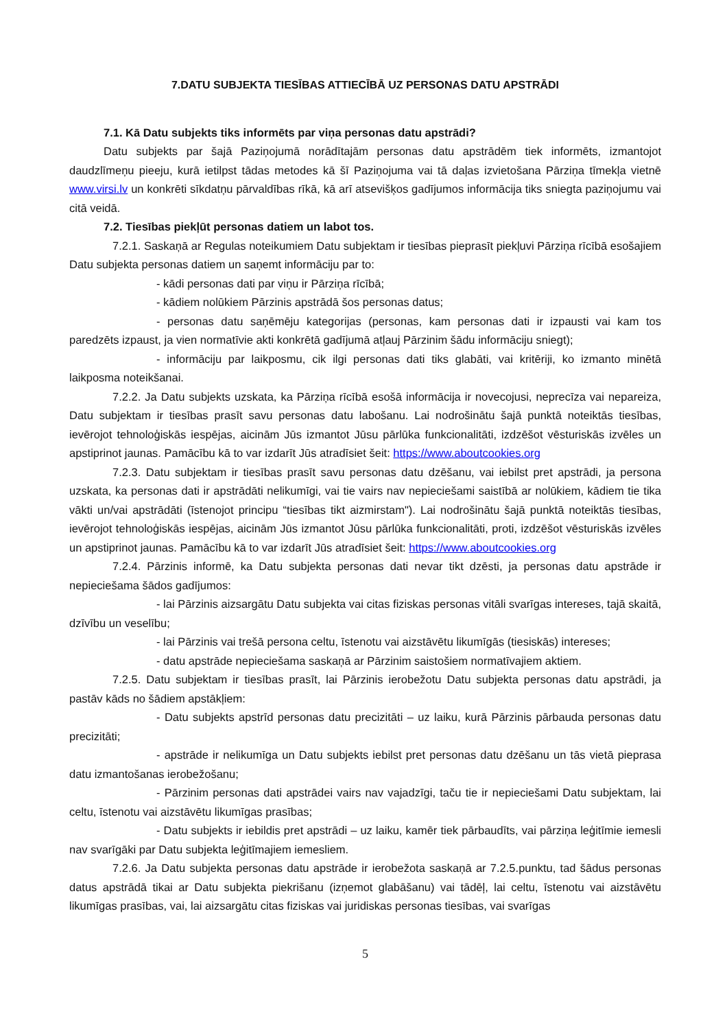7.DATU SUBJEKTA TIESĪBAS ATTIECĪBĀ UZ PERSONAS DATU APSTRĀDI
7.1. Kā Datu subjekts tiks informēts par viņa personas datu apstrādi?
Datu subjekts par šajā Paziņojumā norādītajām personas datu apstrādēm tiek informēts, izmantojot daudzlīmeņu pieeju, kurā ietilpst tādas metodes kā šī Paziņojuma vai tā daļas izvietošana Pārziņa tīmekļa vietnē www.virsi.lv un konkrēti sīkdatņu pārvaldības rīkā, kā arī atsevišķos gadījumos informācija tiks sniegta paziņojumu vai citā veidā.
7.2. Tiesības piekļūt personas datiem un labot tos.
7.2.1. Saskaņā ar Regulas noteikumiem Datu subjektam ir tiesības pieprasīt piekļuvi Pārziņa rīcībā esošajiem Datu subjekta personas datiem un saņemt informāciju par to:
- kādi personas dati par viņu ir Pārziņa rīcībā;
- kādiem nolūkiem Pārzinis apstrādā šos personas datus;
- personas datu saņēmēju kategorijas (personas, kam personas dati ir izpausti vai kam tos paredzēts izpaust, ja vien normatīvie akti konkrētā gadījumā atļauj Pārzinim šādu informāciju sniegt);
- informāciju par laikposmu, cik ilgi personas dati tiks glabāti, vai kritēriji, ko izmanto minētā laikposma noteikšanai.
7.2.2. Ja Datu subjekts uzskata, ka Pārziņa rīcībā esošā informācija ir novecojusi, neprecīza vai nepareiza, Datu subjektam ir tiesības prasīt savu personas datu labošanu. Lai nodrošinātu šajā punktā noteiktās tiesības, ievērojot tehnoloģiskās iespējas, aicinām Jūs izmantot Jūsu pārlūka funkcionalitāti, izdzēšot vēsturiskās izvēles un apstiprinot jaunas. Pamācību kā to var izdarīt Jūs atradīsiet šeit: https://www.aboutcookies.org
7.2.3. Datu subjektam ir tiesības prasīt savu personas datu dzēšanu, vai iebilst pret apstrādi, ja persona uzskata, ka personas dati ir apstrādāti nelikumīgi, vai tie vairs nav nepieciešami saistībā ar nolūkiem, kādiem tie tika vākti un/vai apstrādāti (īstenojot principu “tiesības tikt aizmirstam"). Lai nodrošinātu šajā punktā noteiktās tiesības, ievērojot tehnoloģiskās iespējas, aicinām Jūs izmantot Jūsu pārlūka funkcionalitāti, proti, izdzēšot vēsturiskās izvēles un apstiprinot jaunas. Pamācību kā to var izdarīt Jūs atradīsiet šeit: https://www.aboutcookies.org
7.2.4. Pārzinis informē, ka Datu subjekta personas dati nevar tikt dzēsti, ja personas datu apstrāde ir nepieciešama šādos gadījumos:
- lai Pārzinis aizsargātu Datu subjekta vai citas fiziskas personas vitāli svarīgas intereses, tajā skaitā, dzīvību un veselību;
- lai Pārzinis vai trešā persona celtu, īstenotu vai aizstāvētu likumīgās (tiesiskās) intereses;
- datu apstrāde nepieciešama saskaņā ar Pārzinim saistošiem normatīvajiem aktiem.
7.2.5. Datu subjektam ir tiesības prasīt, lai Pārzinis ierobežotu Datu subjekta personas datu apstrādi, ja pastāv kāds no šādiem apstākļiem:
- Datu subjekts apstrīd personas datu precizitāti – uz laiku, kurā Pārzinis pārbauda personas datu precizitāti;
- apstrāde ir nelikumīga un Datu subjekts iebilst pret personas datu dzēšanu un tās vietā pieprasa datu izmantošanas ierobežošanu;
- Pārzinim personas dati apstrādei vairs nav vajadzīgi, taču tie ir nepieciešami Datu subjektam, lai celtu, īstenotu vai aizstāvētu likumīgas prasības;
- Datu subjekts ir iebildis pret apstrādi – uz laiku, kamēr tiek pārbaudīts, vai pārziņa leģitīmie iemesli nav svarīgāki par Datu subjekta leģitīmajiem iemesliem.
7.2.6. Ja Datu subjekta personas datu apstrāde ir ierobežota saskaņā ar 7.2.5.punktu, tad šādus personas datus apstrādā tikai ar Datu subjekta piekrišanu (izņemot glabāšanu) vai tādēļ, lai celtu, īstenotu vai aizstāvētu likumīgas prasības, vai, lai aizsargātu citas fiziskas vai juridiskas personas tiesības, vai svarīgas
5